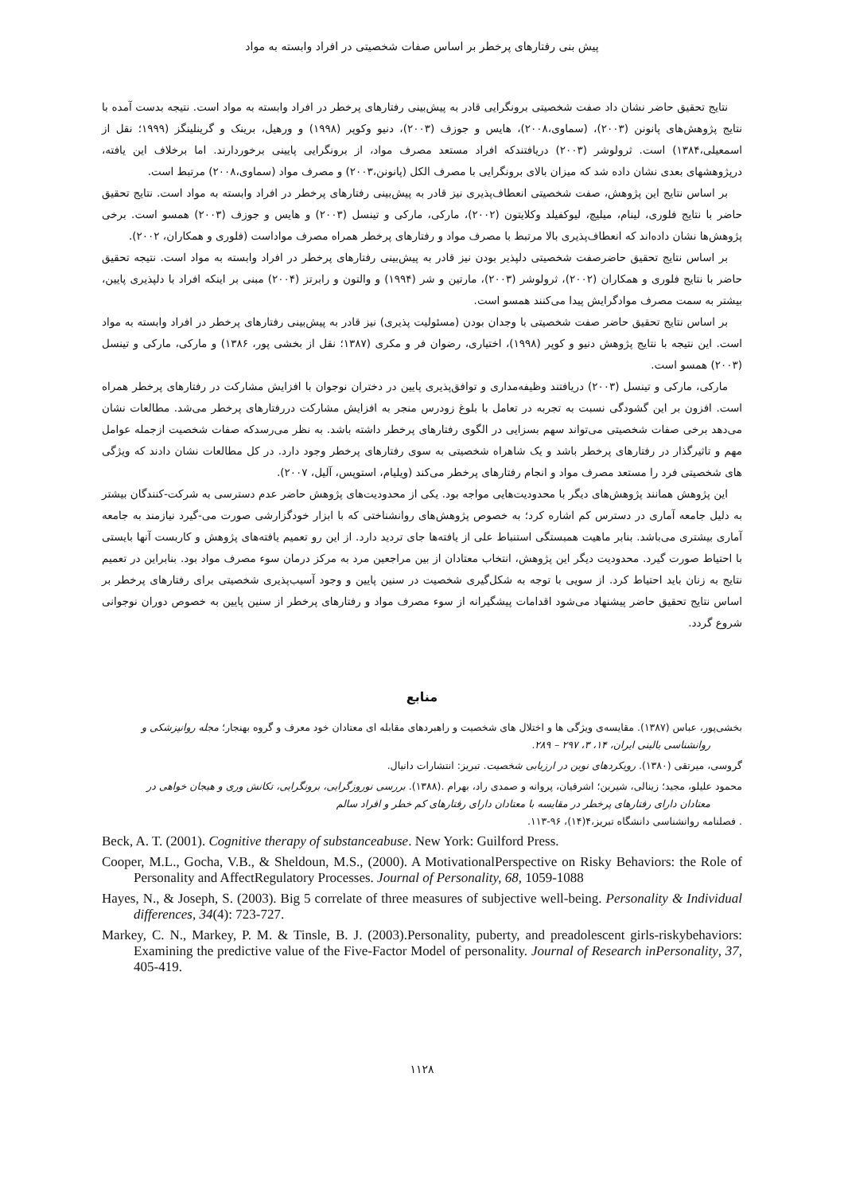پیش بنی رفتارهای پرخطر بر اساس صفات شخصیتی در افراد وابسته به مواد
نتایج تحقیق حاضر نشان داد صفت شخصیتی برونگرایی قادر به پیش‌بینی رفتارهای پرخطر در افراد وابسته به مواد است. نتیجه بدست آمده با نتایج پژوهش‌های پانونن (۲۰۰۳)، (سماوی،۲۰۰۸)، هایس و جوزف (۲۰۰۳)، دنیو وکوپر (۱۹۹۸) و ورهیل، برینک و گرینلینگز (۱۹۹۹؛ نقل از اسمعیلی،۱۳۸۴) است. ثرولوشر (۲۰۰۳) دریافتندکه افراد مستعد مصرف مواد، از برونگرایی پایینی برخوردارند. اما برخلاف این یافته، درپژوهشهای بعدی نشان داده شد که میزان بالای برونگرایی با مصرف الکل (پانونن،۲۰۰۳) و مصرف مواد (سماوی،۲۰۰۸) مرتبط است.
بر اساس نتایج این پژوهش، صفت شخصیتی انعطاف‌پذیری نیز قادر به پیش‌بینی رفتارهای پرخطر در افراد وابسته به مواد است. نتایج تحقیق حاضر با نتایج فلوری، لینام، میلیچ، لیوکفیلد وکلایتون (۲۰۰۲)، مارکی، مارکی و تینسل (۲۰۰۳) و هایس و جوزف (۲۰۰۳) همسو است. برخی پژوهش‌ها نشان داده‌اند که انعطاف‌پذیری بالا مرتبط با مصرف مواد و رفتارهای پرخطر همراه مصرف مواداست (فلوری و همکاران، ۲۰۰۲).
بر اساس نتایج تحقیق حاضرصفت شخصیتی دلپذیر بودن نیز قادر به پیش‌بینی رفتارهای پرخطر در افراد وابسته به مواد است. نتیجه تحقیق حاضر با نتایج فلوری و همکاران (۲۰۰۲)، ثرولوشر (۲۰۰۳)، مارتین و شر (۱۹۹۴) و والتون و رابرتز (۲۰۰۴) مبنی بر اینکه افراد با دلپذیری پایین، بیشتر به سمت مصرف موادگرایش پیدا می‌کنند همسو است.
بر اساس نتایج تحقیق حاضر صفت شخصیتی با وجدان بودن (مسئولیت پذیری) نیز قادر به پیش‌بینی رفتارهای پرخطر در افراد وابسته به مواد است. این نتیجه با نتایج پژوهش دنیو و کوپر (۱۹۹۸)، اختیاری، رضوان فر و مکری (۱۳۸۷؛ نقل از بخشی پور، ۱۳۸۶) و مارکی، مارکی و تینسل (۲۰۰۳) همسو است.
مارکی، مارکی و تینسل (۲۰۰۳) دریافتند وظیفه‌مداری و توافق‌پذیری پایین در دختران نوجوان با افزایش مشارکت در رفتارهای پرخطر همراه است. افزون بر این گشودگی نسبت به تجربه در تعامل با بلوغ زودرس منجر به افزایش مشارکت دررفتارهای پرخطر می‌شد. مطالعات نشان می‌دهد برخی صفات شخصیتی می‌تواند سهم بسزایی در الگوی رفتارهای پرخطر داشته باشد. به نظر می‌رسدکه صفات شخصیت ازجمله عوامل مهم و تاثیرگذار در رفتارهای پرخطر باشد و یک شاهراه شخصیتی به سوی رفتارهای پرخطر وجود دارد. در کل مطالعات نشان دادند که ویژگی های شخصیتی فرد را مستعد مصرف مواد و انجام رفتارهای پرخطر می‌کند (ویلیام، استوپس، آلیل، ۲۰۰۷).
این پژوهش همانند پژوهش‌های دیگر با محدودیت‌هایی مواجه بود. یکی از محدودیت‌های پژوهش حاضر عدم دسترسی به شرکت-کنندگان بیشتر به دلیل جامعه آماری در دسترس کم اشاره کرد؛ به خصوص پژوهش‌های روانشناختی که با ابزار خودگزارشی صورت می-گیرد نیازمند به جامعه آماری بیشتری می‌باشد. بنابر ماهیت همبستگی استنباط علی از یافته‌ها جای تردید دارد. از این رو تعمیم یافته‌های پژوهش و کاربست آنها بایستی با احتیاط صورت گیرد. محدودیت دیگر این پژوهش، انتخاب معتادان از بین مراجعین مرد به مرکز درمان سوء مصرف مواد بود. بنابراین در تعمیم نتایج به زنان باید احتیاط کرد. از سویی با توجه به شکل‌گیری شخصیت در سنین پایین و وجود آسیب‌پذیری شخصیتی برای رفتارهای پرخطر بر اساس نتایج تحقیق حاضر پیشنهاد می‌شود اقدامات پیشگیرانه از سوء مصرف مواد و رفتارهای پرخطر از سنین پایین به خصوص دوران نوجوانی شروع گردد.
منابع
بخشی‌پور، عباس (۱۳۸۷). مقایسه‌ی ویژگی ها و اختلال های شخصیت و راهبردهای مقابله ای معتادان خود معرف و گروه بهنجار؛ مجله روانپزشکی و
روانشناسی بالینی ایران، ۱۴، ۳، ۲۹۷ – ۲۸۹.
گروسی، میرتقی (۱۳۸۰). رویکردهای نوین در ارزیابی شخصیت. تبریز: انتشارات دانیال.
محمود علیلو، مجید؛ زینالی، شیرین؛ اشرفیان، پروانه و صمدی راد، بهرام .(۱۳۸۸). بررسی نوروزگرایی، برونگرایی، تکانش وری و هیجان خواهی در
معتادان دارای رفتارهای پرخطر در مقایسه با معتادان دارای رفتارهای کم خطر و افراد سالم. فصلنامه روانشناسی دانشگاه تبریز،۴(۱۴)، ۹۶-۱۱۳.
Beck, A. T. (2001). Cognitive therapy of substanceabuse. New York: Guilford Press.
Cooper, M.L., Gocha, V.B., & Sheldoun, M.S., (2000). A MotivationalPerspective on Risky Behaviors: the Role of Personality and AffectRegulatory Processes. Journal of Personality, 68, 1059-1088
Hayes, N., & Joseph, S. (2003). Big 5 correlate of three measures of subjective well-being. Personality & Individual differences, 34(4): 723-727.
Markey, C. N., Markey, P. M. & Tinsle, B. J. (2003).Personality, puberty, and preadolescent girls-riskybehaviors: Examining the predictive value of the Five-Factor Model of personality. Journal of Research inPersonality, 37, 405-419.
۱۱۲۸